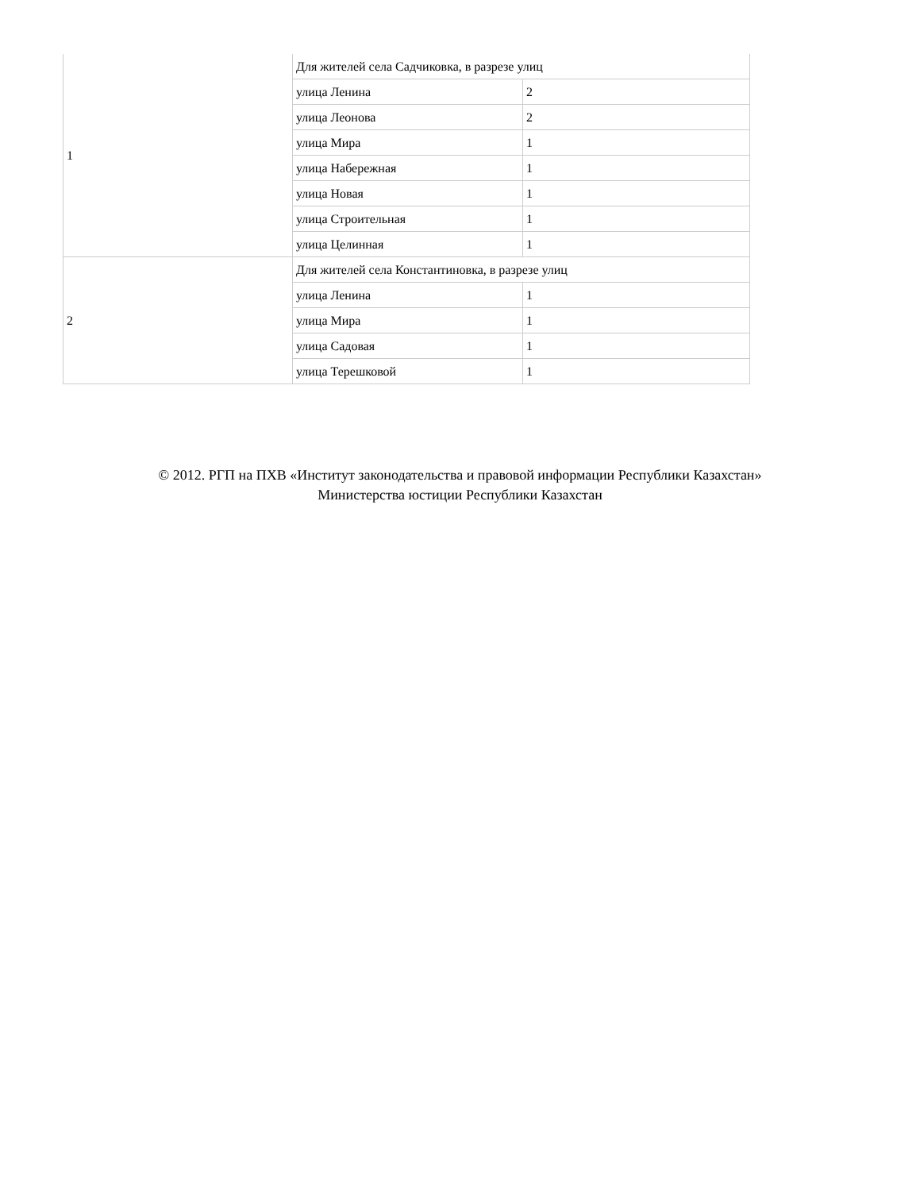| 1 | Для жителей села Садчиковка, в разрезе улиц | |
| | улица Ленина | 2 |
| | улица Леонова | 2 |
| | улица Мира | 1 |
| | улица Набережная | 1 |
| | улица Новая | 1 |
| | улица Строительная | 1 |
| | улица Целинная | 1 |
| 2 | Для жителей села Константиновка, в разрезе улиц | |
| | улица Ленина | 1 |
| | улица Мира | 1 |
| | улица Садовая | 1 |
| | улица Терешковой | 1 |
© 2012. РГП на ПХВ «Институт законодательства и правовой информации Республики Казахстан»
Министерства юстиции Республики Казахстан